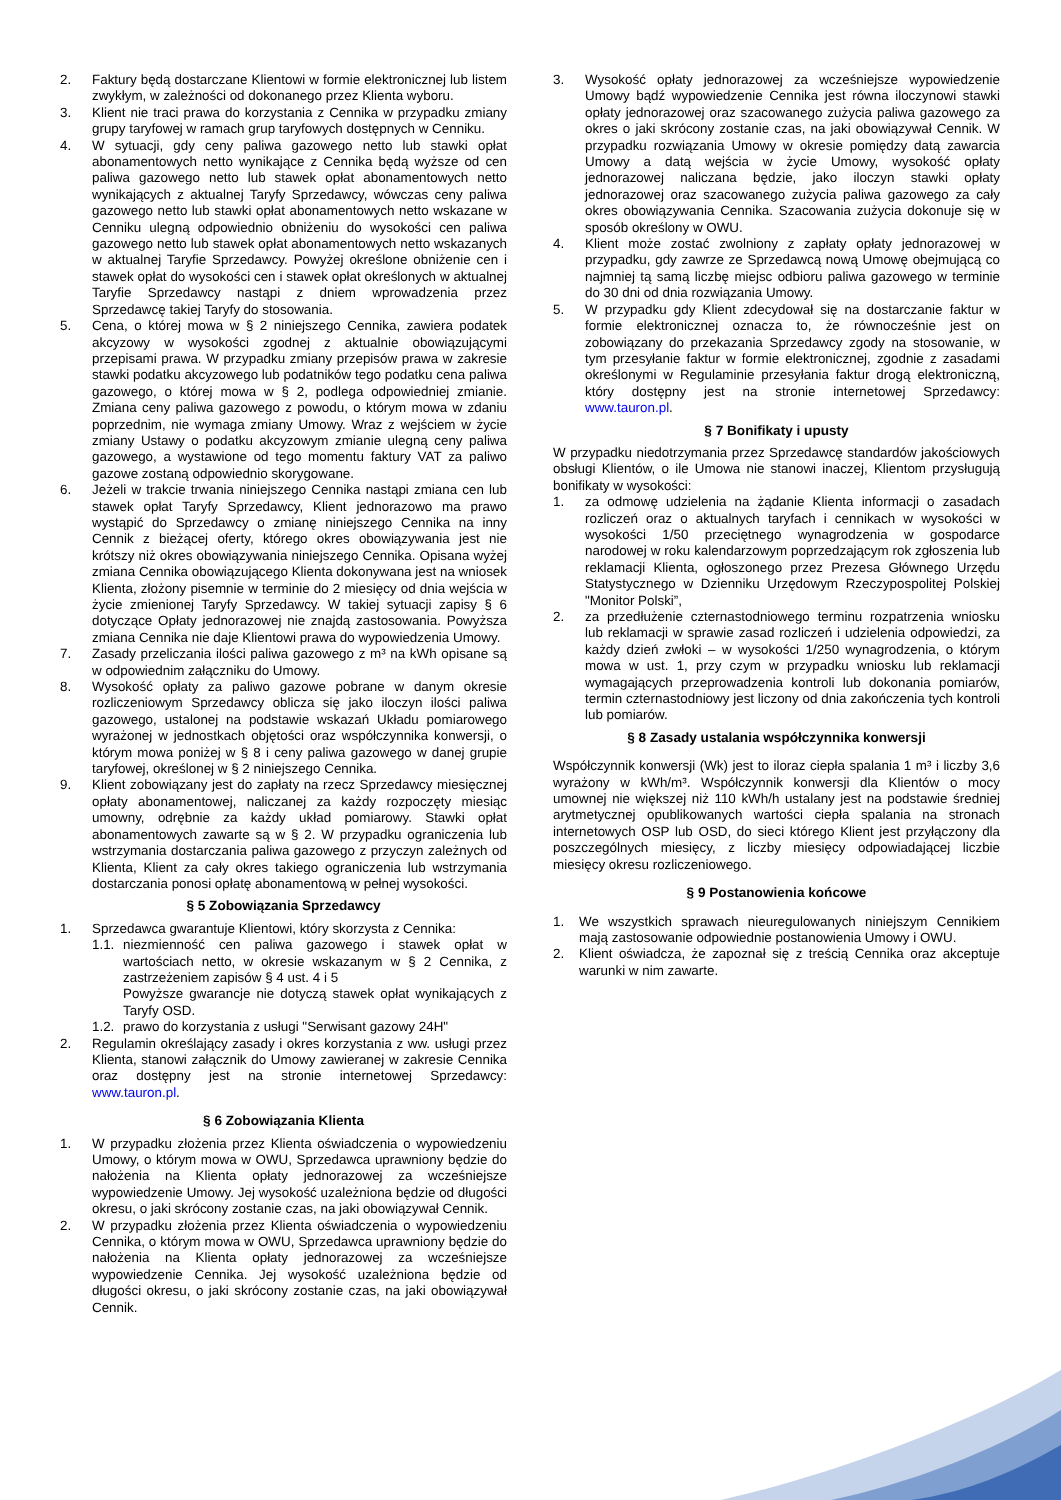2. Faktury będą dostarczane Klientowi w formie elektronicznej lub listem zwykłym, w zależności od dokonanego przez Klienta wyboru.
3. Klient nie traci prawa do korzystania z Cennika w przypadku zmiany grupy taryfowej w ramach grup taryfowych dostępnych w Cenniku.
4. W sytuacji, gdy ceny paliwa gazowego netto lub stawki opłat abonamentowych netto wynikające z Cennika będą wyższe od cen paliwa gazowego netto lub stawek opłat abonamentowych netto wynikających z aktualnej Taryfy Sprzedawcy, wówczas ceny paliwa gazowego netto lub stawki opłat abonamentowych netto wskazane w Cenniku ulegną odpowiednio obniżeniu do wysokości cen paliwa gazowego netto lub stawek opłat abonamentowych netto wskazanych w aktualnej Taryfie Sprzedawcy. Powyżej określone obniżenie cen i stawek opłat do wysokości cen i stawek opłat określonych w aktualnej Taryfie Sprzedawcy nastąpi z dniem wprowadzenia przez Sprzedawcę takiej Taryfy do stosowania.
5. Cena, o której mowa w § 2 niniejszego Cennika, zawiera podatek akcyzowy w wysokości zgodnej z aktualnie obowiązującymi przepisami prawa. W przypadku zmiany przepisów prawa w zakresie stawki podatku akcyzowego lub podatników tego podatku cena paliwa gazowego, o której mowa w § 2, podlega odpowiedniej zmianie. Zmiana ceny paliwa gazowego z powodu, o którym mowa w zdaniu poprzednim, nie wymaga zmiany Umowy. Wraz z wejściem w życie zmiany Ustawy o podatku akcyzowym zmianie ulegną ceny paliwa gazowego, a wystawione od tego momentu faktury VAT za paliwo gazowe zostaną odpowiednio skorygowane.
6. Jeżeli w trakcie trwania niniejszego Cennika nastąpi zmiana cen lub stawek opłat Taryfy Sprzedawcy, Klient jednorazowo ma prawo wystąpić do Sprzedawcy o zmianę niniejszego Cennika na inny Cennik z bieżącej oferty, którego okres obowiązywania jest nie krótszy niż okres obowiązywania niniejszego Cennika. Opisana wyżej zmiana Cennika obowiązującego Klienta dokonywana jest na wniosek Klienta, złożony pisemnie w terminie do 2 miesięcy od dnia wejścia w życie zmienionej Taryfy Sprzedawcy. W takiej sytuacji zapisy § 6 dotyczące Opłaty jednorazowej nie znajdą zastosowania. Powyższa zmiana Cennika nie daje Klientowi prawa do wypowiedzenia Umowy.
7. Zasady przeliczania ilości paliwa gazowego z m³ na kWh opisane są w odpowiednim załączniku do Umowy.
8. Wysokość opłaty za paliwo gazowe pobrane w danym okresie rozliczeniowym Sprzedawcy oblicza się jako iloczyn ilości paliwa gazowego, ustalonej na podstawie wskazań Układu pomiarowego wyrażonej w jednostkach objętości oraz współczynnika konwersji, o którym mowa poniżej w § 8 i ceny paliwa gazowego w danej grupie taryfowej, określonej w § 2 niniejszego Cennika.
9. Klient zobowiązany jest do zapłaty na rzecz Sprzedawcy miesięcznej opłaty abonamentowej, naliczanej za każdy rozpoczęty miesiąc umowny, odrębnie za każdy układ pomiarowy. Stawki opłat abonamentowych zawarte są w § 2. W przypadku ograniczenia lub wstrzymania dostarczania paliwa gazowego z przyczyn zależnych od Klienta, Klient za cały okres takiego ograniczenia lub wstrzymania dostarczania ponosi opłatę abonamentową w pełnej wysokości.
§ 5 Zobowiązania Sprzedawcy
1. Sprzedawca gwarantuje Klientowi, który skorzysta z Cennika:
1.1.
niezmienność cen paliwa gazowego i stawek opłat w wartościach netto, w okresie wskazanym w § 2 Cennika, z zastrzeżeniem zapisów § 4 ust. 4 i 5
Powyższe gwarancje nie dotyczą stawek opłat wynikających z Taryfy OSD.
1.2.
prawo do korzystania z usługi "Serwisant gazowy 24H"
2. Regulamin określający zasady i okres korzystania z ww. usługi przez Klienta, stanowi załącznik do Umowy zawieranej w zakresie Cennika oraz dostępny jest na stronie internetowej Sprzedawcy: www.tauron.pl.
§ 6 Zobowiązania Klienta
1. W przypadku złożenia przez Klienta oświadczenia o wypowiedzeniu Umowy, o którym mowa w OWU, Sprzedawca uprawniony będzie do nałożenia na Klienta opłaty jednorazowej za wcześniejsze wypowiedzenie Umowy. Jej wysokość uzależniona będzie od długości okresu, o jaki skrócony zostanie czas, na jaki obowiązywał Cennik.
2. W przypadku złożenia przez Klienta oświadczenia o wypowiedzeniu Cennika, o którym mowa w OWU, Sprzedawca uprawniony będzie do nałożenia na Klienta opłaty jednorazowej za wcześniejsze wypowiedzenie Cennika. Jej wysokość uzależniona będzie od długości okresu, o jaki skrócony zostanie czas, na jaki obowiązywał Cennik.
3. Wysokość opłaty jednorazowej za wcześniejsze wypowiedzenie Umowy bądź wypowiedzenie Cennika jest równa iloczynowi stawki opłaty jednorazowej oraz szacowanego zużycia paliwa gazowego za okres o jaki skrócony zostanie czas, na jaki obowiązywał Cennik. W przypadku rozwiązania Umowy w okresie pomiędzy datą zawarcia Umowy a datą wejścia w życie Umowy, wysokość opłaty jednorazowej naliczana będzie, jako iloczyn stawki opłaty jednorazowej oraz szacowanego zużycia paliwa gazowego za cały okres obowiązywania Cennika. Szacowania zużycia dokonuje się w sposób określony w OWU.
4. Klient może zostać zwolniony z zapłaty opłaty jednorazowej w przypadku, gdy zawrze ze Sprzedawcą nową Umowę obejmującą co najmniej tą samą liczbę miejsc odbioru paliwa gazowego w terminie do 30 dni od dnia rozwiązania Umowy.
5. W przypadku gdy Klient zdecydował się na dostarczanie faktur w formie elektronicznej oznacza to, że równocześnie jest on zobowiązany do przekazania Sprzedawcy zgody na stosowanie, w tym przesyłanie faktur w formie elektronicznej, zgodnie z zasadami określonymi w Regulaminie przesyłania faktur drogą elektroniczną, który dostępny jest na stronie internetowej Sprzedawcy: www.tauron.pl.
§ 7 Bonifikaty i upusty
W przypadku niedotrzymania przez Sprzedawcę standardów jakościowych obsługi Klientów, o ile Umowa nie stanowi inaczej, Klientom przysługują bonifikaty w wysokości:
1. za odmowę udzielenia na żądanie Klienta informacji o zasadach rozliczeń oraz o aktualnych taryfach i cennikach w wysokości w wysokości 1/50 przeciętnego wynagrodzenia w gospodarce narodowej w roku kalendarzowym poprzedzającym rok zgłoszenia lub reklamacji Klienta, ogłoszonego przez Prezesa Głównego Urzędu Statystycznego w Dzienniku Urzędowym Rzeczypospolitej Polskiej "Monitor Polski”,
2. za przedłużenie czternastodniowego terminu rozpatrzenia wniosku lub reklamacji w sprawie zasad rozliczeń i udzielenia odpowiedzi, za każdy dzień zwłoki – w wysokości 1/250 wynagrodzenia, o którym mowa w ust. 1, przy czym w przypadku wniosku lub reklamacji wymagających przeprowadzenia kontroli lub dokonania pomiarów, termin czternastodniowy jest liczony od dnia zakończenia tych kontroli lub pomiarów.
§ 8 Zasady ustalania współczynnika konwersji
Współczynnik konwersji (Wk) jest to iloraz ciepła spalania 1 m³ i liczby 3,6 wyrażony w kWh/m³. Współczynnik konwersji dla Klientów o mocy umownej nie większej niż 110 kWh/h ustalany jest na podstawie średniej arytmetycznej opublikowanych wartości ciepła spalania na stronach internetowych OSP lub OSD, do sieci którego Klient jest przyłączony dla poszczególnych miesięcy, z liczby miesięcy odpowiadającej liczbie miesięcy okresu rozliczeniowego.
§ 9 Postanowienia końcowe
1. We wszystkich sprawach nieuregulowanych niniejszym Cennikiem mają zastosowanie odpowiednie postanowienia Umowy i OWU.
2. Klient oświadcza, że zapoznał się z treścią Cennika oraz akceptuje warunki w nim zawarte.